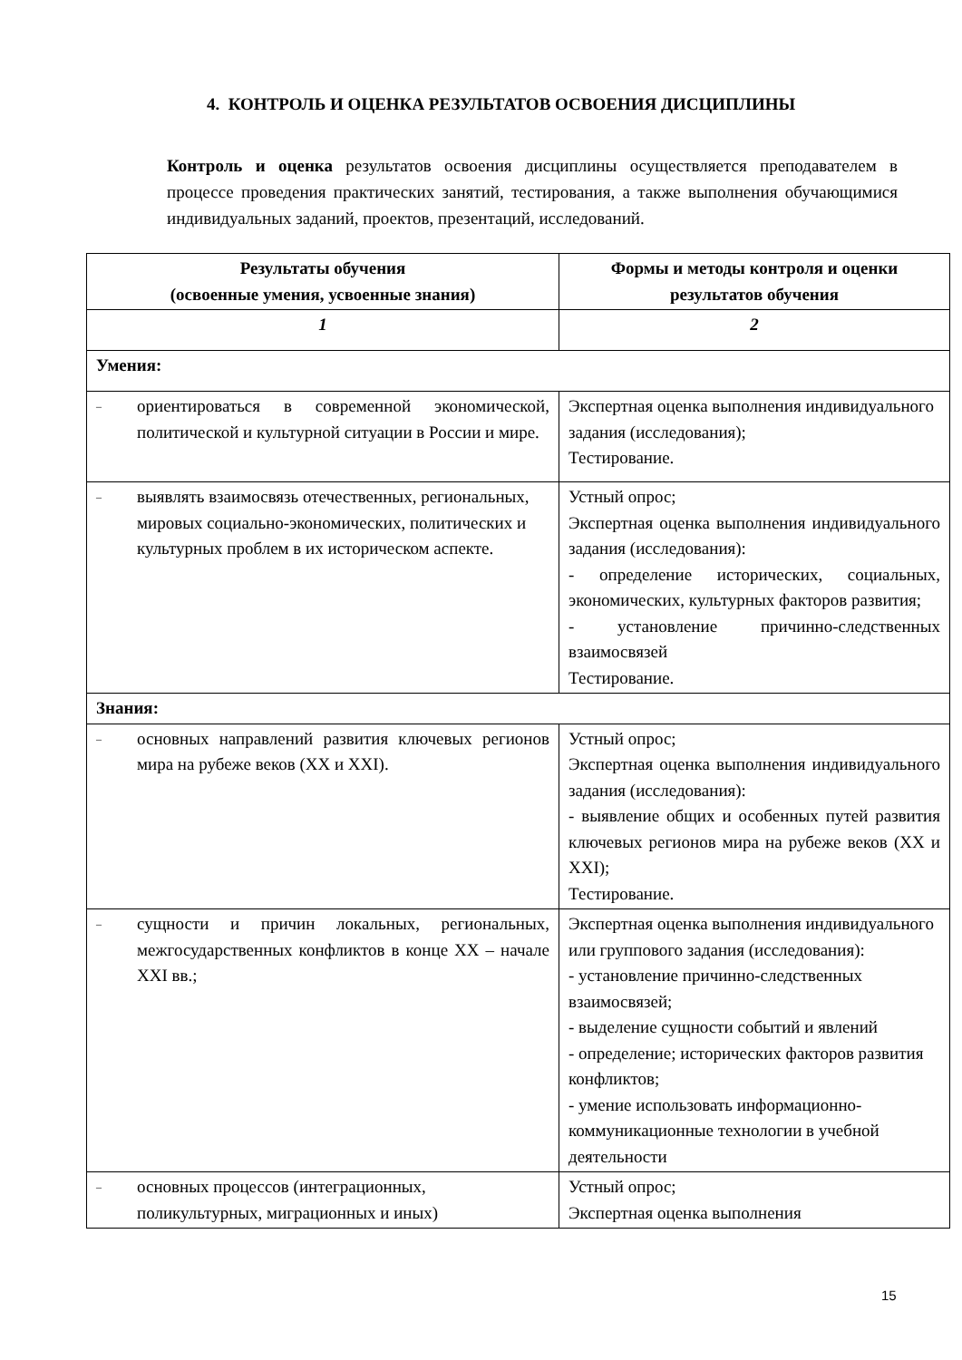4. КОНТРОЛЬ И ОЦЕНКА РЕЗУЛЬТАТОВ ОСВОЕНИЯ ДИСЦИПЛИНЫ
Контроль и оценка результатов освоения дисциплины осуществляется преподавателем в процессе проведения практических занятий, тестирования, а также выполнения обучающимися индивидуальных заданий, проектов, презентаций, исследований.
| Результаты обучения (освоенные умения, усвоенные знания) | Формы и методы контроля и оценки результатов обучения |
| --- | --- |
| 1 | 2 |
| Умения: | |
| – ориентироваться в современной экономической, политической и культурной ситуации в России и мире. | Экспертная оценка выполнения индивидуального задания (исследования); Тестирование. |
| – выявлять взаимосвязь отечественных, региональных, мировых социально-экономических, политических и культурных проблем в их историческом аспекте. | Устный опрос; Экспертная оценка выполнения индивидуального задания (исследования): - определение исторических, социальных, экономических, культурных факторов развития; - установление причинно-следственных взаимосвязей Тестирование. |
| Знания: | |
| – основных направлений развития ключевых регионов мира на рубеже веков (XX и XXI). | Устный опрос; Экспертная оценка выполнения индивидуального задания (исследования): - выявление общих и особенных путей развития ключевых регионов мира на рубеже веков (XX и XXI); Тестирование. |
| – сущности и причин локальных, региональных, межгосударственных конфликтов в конце XX – начале XXI вв.; | Экспертная оценка выполнения индивидуального или группового задания (исследования): - установление причинно-следственных взаимосвязей; - выделение сущности событий и явлений - определение; исторических факторов развития конфликтов; - умение использовать информационно-коммуникационные технологии в учебной деятельности |
| – основных процессов (интеграционных, поликультурных, миграционных и иных) | Устный опрос; Экспертная оценка выполнения |
15